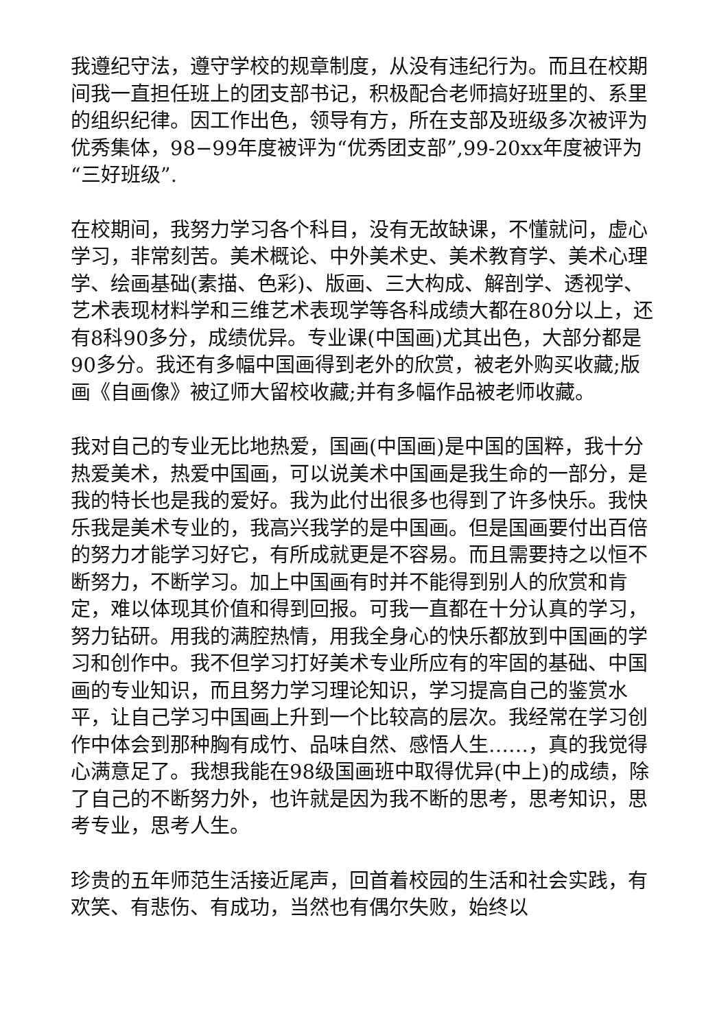我遵纪守法，遵守学校的规章制度，从没有违纪行为。而且在校期间我一直担任班上的团支部书记，积极配合老师搞好班里的、系里的组织纪律。因工作出色，领导有方，所在支部及班级多次被评为优秀集体，98−99年度被评为“优秀团支部”,99-20xx年度被评为“三好班级”.
在校期间，我努力学习各个科目，没有无故缺课，不懂就问，虚心学习，非常刻苦。美术概论、中外美术史、美术教育学、美术心理学、绘画基础(素描、色彩)、版画、三大构成、解剖学、透视学、艺术表现材料学和三维艺术表现学等各科成绩大都在80分以上，还有8科90多分，成绩优异。专业课(中国画)尤其出色，大部分都是90多分。我还有多幅中国画得到老外的欣赏，被老外购买收藏;版画《自画像》被辽师大留校收藏;并有多幅作品被老师收藏。
我对自己的专业无比地热爱，国画(中国画)是中国的国粹，我十分热爱美术，热爱中国画，可以说美术中国画是我生命的一部分，是我的特长也是我的爱好。我为此付出很多也得到了许多快乐。我快乐我是美术专业的，我高兴我学的是中国画。但是国画要付出百倍的努力才能学习好它，有所成就更是不容易。而且需要持之以恒不断努力，不断学习。加上中国画有时并不能得到别人的欣赏和肯定，难以体现其价值和得到回报。可我一直都在十分认真的学习，努力钻研。用我的满腔热情，用我全身心的快乐都放到中国画的学习和创作中。我不但学习打好美术专业所应有的牢固的基础、中国画的专业知识，而且努力学习理论知识，学习提高自己的鉴赏水平，让自己学习中国画上升到一个比较高的层次。我经常在学习创作中体会到那种胸有成竹、品味自然、感悟人生……，真的我觉得心满意足了。我想我能在98级国画班中取得优异(中上)的成绩，除了自己的不断努力外，也许就是因为我不断的思考，思考知识，思考专业，思考人生。
珍贵的五年师范生活接近尾声，回首着校园的生活和社会实践，有欢笑、有悲伤、有成功，当然也有偶尔失败，始终以